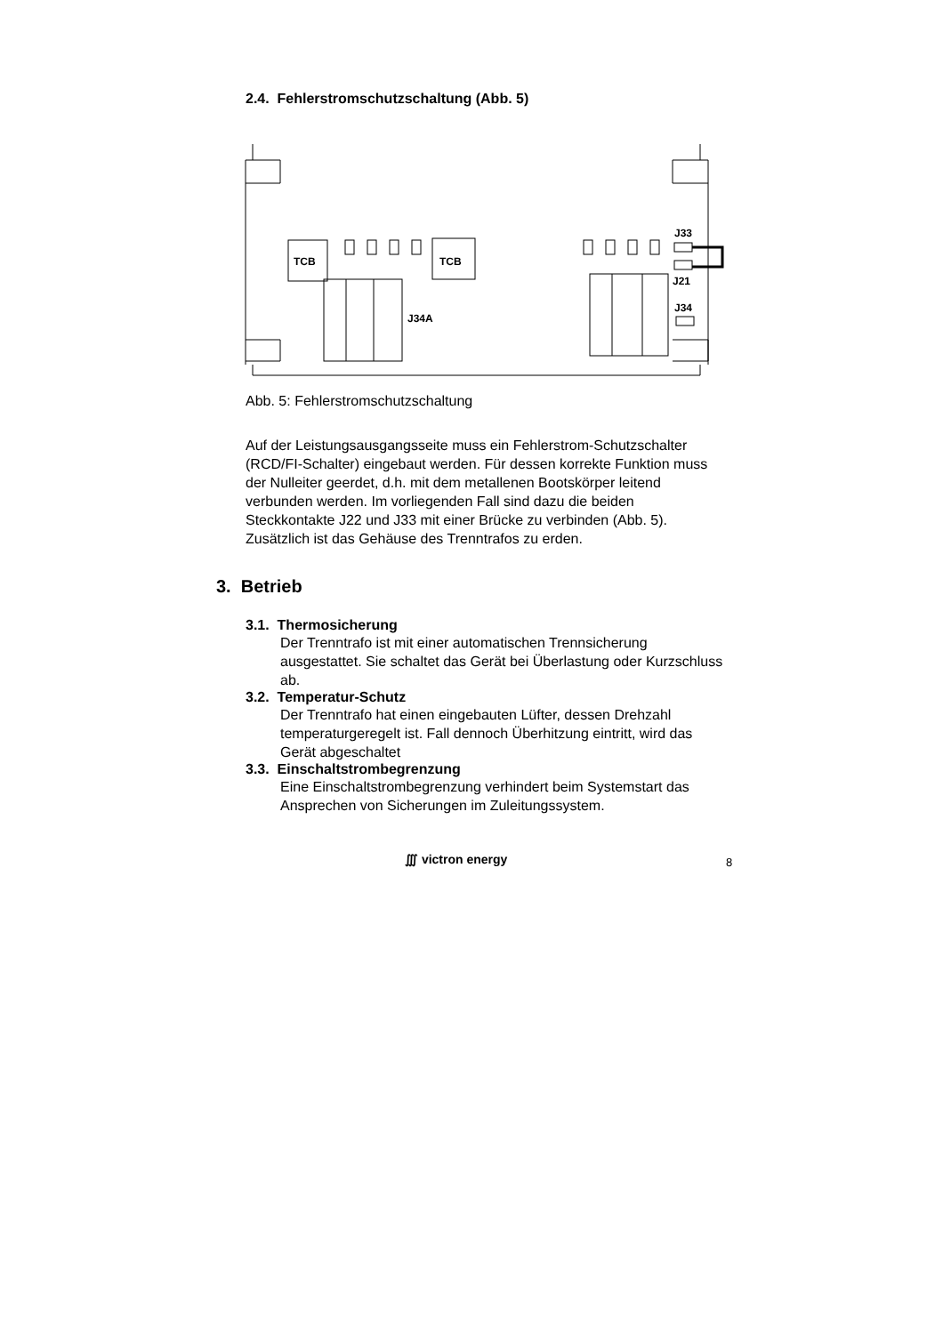2.4. Fehlerstromschutzschaltung (Abb. 5)
TCB
TCB
J33
J21
J34
J34A
Abb. 5: Fehlerstromschutzschaltung
Auf der Leistungsausgangsseite muss ein Fehlerstrom-Schutzschalter (RCD/FI-Schalter) eingebaut werden. Für dessen korrekte Funktion muss der Nulleiter geerdet, d.h. mit dem metallenen Bootskörper leitend verbunden werden. Im vorliegenden Fall sind dazu die beiden Steckkontakte J22 und J33 mit einer Brücke zu verbinden (Abb. 5). Zusätzlich ist das Gehäuse des Trenntrafos zu erden.
3. Betrieb
3.1. Thermosicherung
Der Trenntrafo ist mit einer automatischen Trennsicherung ausgestattet. Sie schaltet das Gerät bei Überlastung oder Kurzschluss ab.
3.2. Temperatur-Schutz
Der Trenntrafo hat einen eingebauten Lüfter, dessen Drehzahl temperaturgeregelt ist. Fall dennoch Überhitzung eintritt, wird das Gerät abgeschaltet
3.3. Einschaltstrombegrenzung
Eine Einschaltstrombegrenzung verhindert beim Systemstart das Ansprechen von Sicherungen im Zuleitungssystem.
∭ victron energy 8